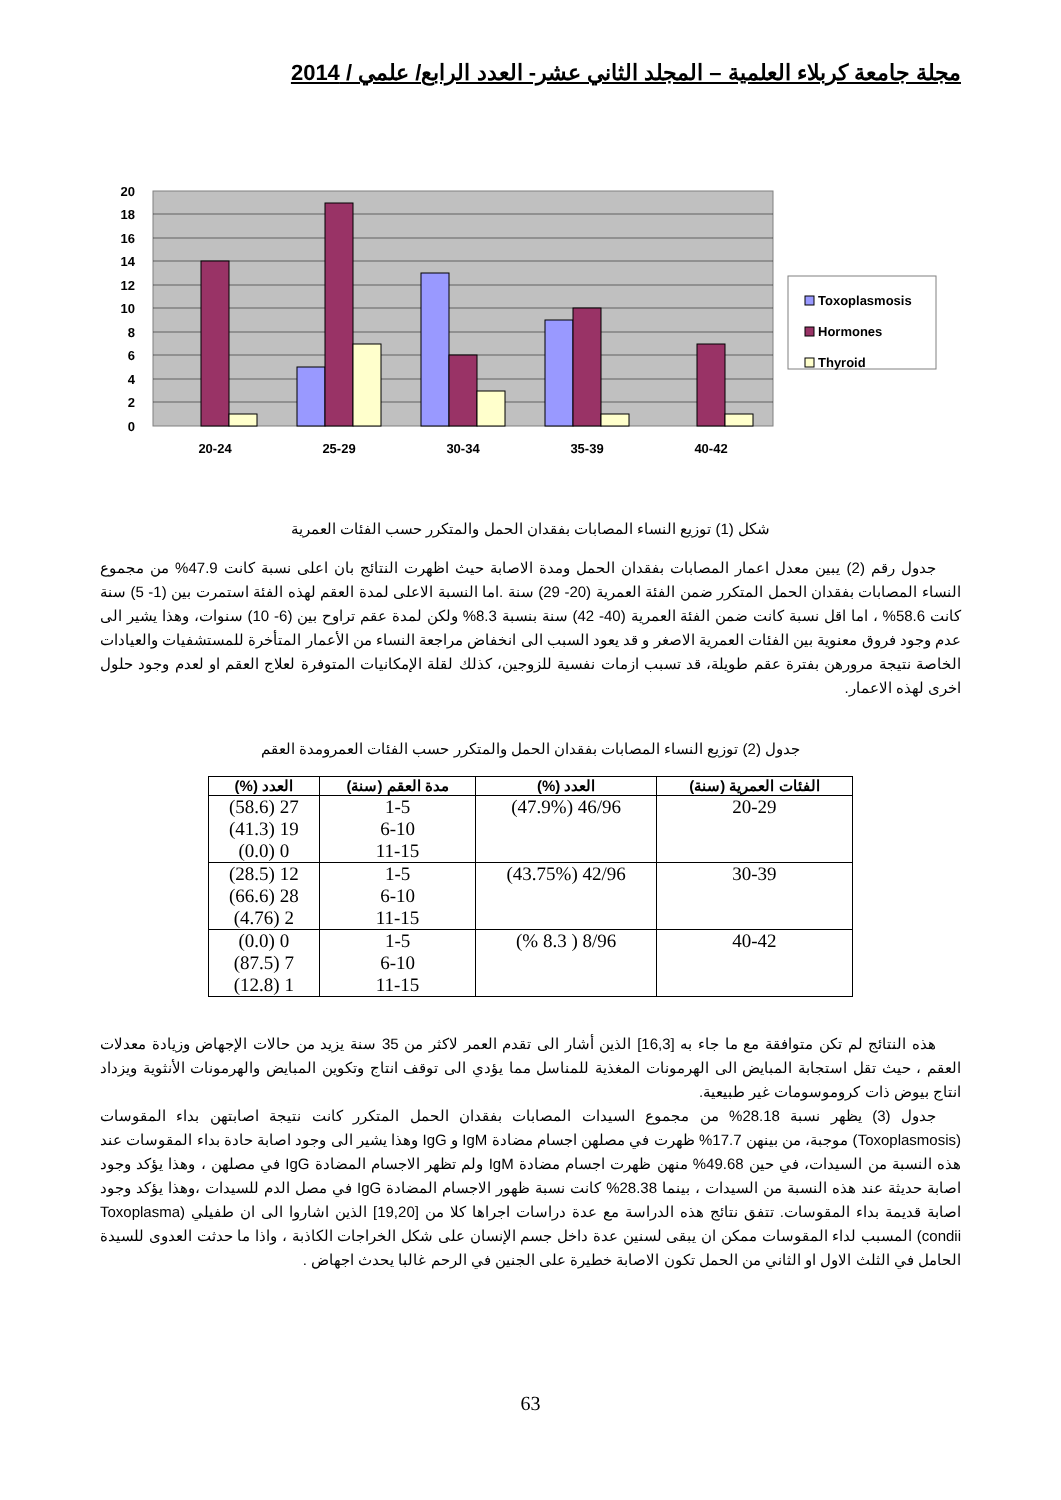مجلة جامعة كربلاء العلمية – المجلد الثاني عشر- العدد الرابع/ علمي / 2014
20
18
16
14
12
10
8
6
4
2
0
20-24
25-29
30-34
35-39
40-42
Toxoplasmosis
Hormones
Thyroid
شكل (1) توزيع النساء المصابات بفقدان الحمل والمتكرر حسب الفئات العمرية
جدول رقم (2) يبين معدل اعمار المصابات بفقدان الحمل ومدة الاصابة حيث اظهرت النتائج بان اعلى نسبة كانت 47.9% من مجموع النساء المصابات بفقدان الحمل المتكرر ضمن الفئة العمرية (20- 29) سنة .اما النسبة الاعلى لمدة العقم لهذه الفئة استمرت بين (1- 5) سنة كانت 58.6% ، اما اقل نسبة كانت ضمن الفئة العمرية (40- 42) سنة بنسبة 8.3% ولكن لمدة عقم تراوح بين (6- 10) سنوات، وهذا يشير الى عدم وجود فروق معنوية بين الفئات العمرية الاصغر و قد يعود السبب الى انخفاض مراجعة النساء من الأعمار المتأخرة للمستشفيات والعيادات الخاصة نتيجة مرورهن بفترة عقم طويلة، قد تسبب ازمات نفسية للزوجين، كذلك لقلة الإمكانيات المتوفرة لعلاج العقم او لعدم وجود حلول اخرى لهذه الاعمار.
جدول (2) توزيع النساء المصابات بفقدان الحمل والمتكرر حسب الفئات العمرومدة العقم
| الفئات العمرية (سنة) | العدد (%) | مدة العقم (سنة) | العدد (%) |
| --- | --- | --- | --- |
| 20-29 | 46/96 (47.9%) | 1-5 6-10 11-15 | 27 (58.6) 19 (41.3) 0 (0.0) |
| 30-39 | 42/96 (43.75%) | 1-5 6-10 11-15 | 12 (28.5) 28 (66.6) 2 (4.76) |
| 40-42 | 8/96 ( 8.3 %) | 1-5 6-10 11-15 | 0 (0.0) 7 (87.5) 1 (12.8) |
هذه النتائج لم تكن متوافقة مع ما جاء به [16,3] الذين أشار الى تقدم العمر لاكثر من 35 سنة يزيد من حالات الإجهاض وزيادة معدلات العقم ، حيث تقل استجابة المبايض الى الهرمونات المغذية للمناسل مما يؤدي الى توقف انتاج وتكوين المبايض والهرمونات الأنثوية ويزداد انتاج بيوض ذات كروموسومات غير طبيعية.
جدول (3) يظهر نسبة 28.18% من مجموع السيدات المصابات بفقدان الحمل المتكرر كانت نتيجة اصابتهن بداء المقوسات (Toxoplasmosis) موجبة، من بينهن 17.7% ظهرت في مصلهن اجسام مضادة IgM و IgG وهذا يشير الى وجود اصابة حادة بداء المقوسات عند هذه النسبة من السيدات، في حين 49.68% منهن ظهرت اجسام مضادة IgM ولم تظهر الاجسام المضادة IgG في مصلهن ، وهذا يؤكد وجود اصابة حديثة عند هذه النسبة من السيدات ، بينما 28.38% كانت نسبة ظهور الاجسام المضادة IgG في مصل الدم للسيدات ،وهذا يؤكد وجود اصابة قديمة بداء المقوسات. تتفق نتائج هذه الدراسة مع عدة دراسات اجراها كلا من [19,20] الذين اشاروا الى ان طفيلي (Toxoplasma condii) المسبب لداء المقوسات ممكن ان يبقى لسنين عدة داخل جسم الإنسان على شكل الخراجات الكاذبة ، واذا ما حدثت العدوى للسيدة الحامل في الثلث الاول او الثاني من الحمل تكون الاصابة خطيرة على الجنين في الرحم غالبا يحدث اجهاض .
63